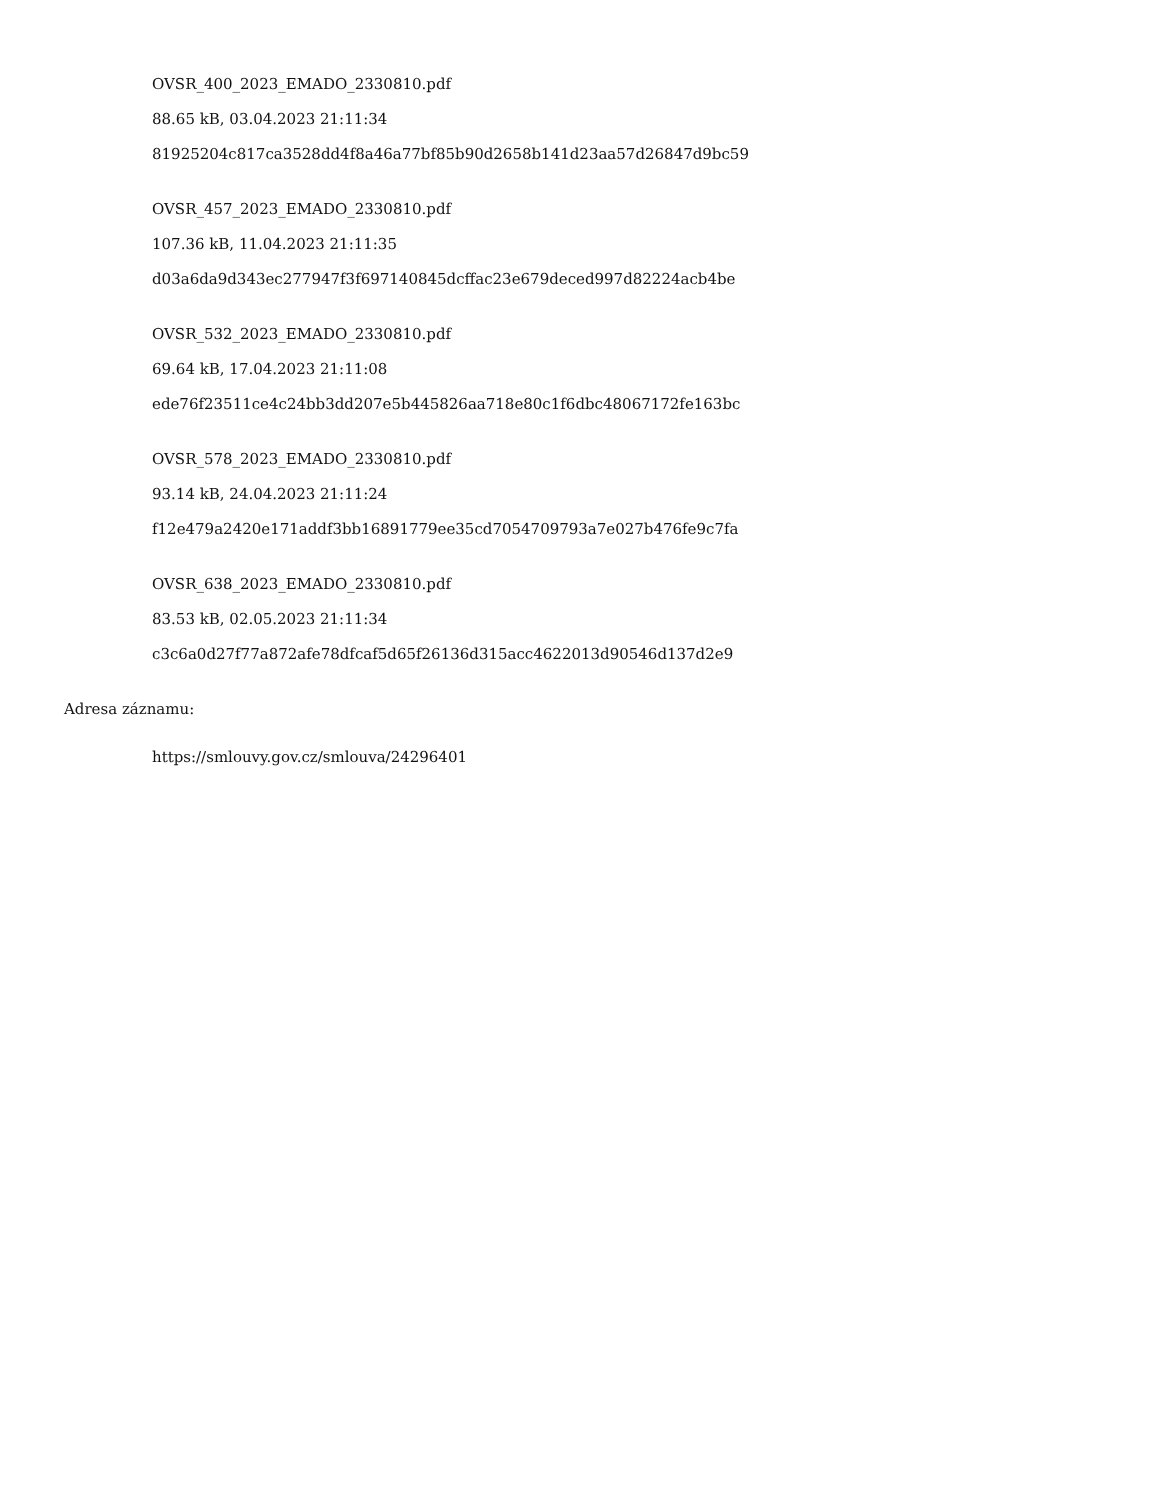OVSR_400_2023_EMADO_2330810.pdf
88.65 kB, 03.04.2023 21:11:34
81925204c817ca3528dd4f8a46a77bf85b90d2658b141d23aa57d26847d9bc59
OVSR_457_2023_EMADO_2330810.pdf
107.36 kB, 11.04.2023 21:11:35
d03a6da9d343ec277947f3f697140845dcffac23e679deced997d82224acb4be
OVSR_532_2023_EMADO_2330810.pdf
69.64 kB, 17.04.2023 21:11:08
ede76f23511ce4c24bb3dd207e5b445826aa718e80c1f6dbc48067172fe163bc
OVSR_578_2023_EMADO_2330810.pdf
93.14 kB, 24.04.2023 21:11:24
f12e479a2420e171addf3bb16891779ee35cd7054709793a7e027b476fe9c7fa
OVSR_638_2023_EMADO_2330810.pdf
83.53 kB, 02.05.2023 21:11:34
c3c6a0d27f77a872afe78dfcaf5d65f26136d315acc4622013d90546d137d2e9
Adresa záznamu:
https://smlouvy.gov.cz/smlouva/24296401